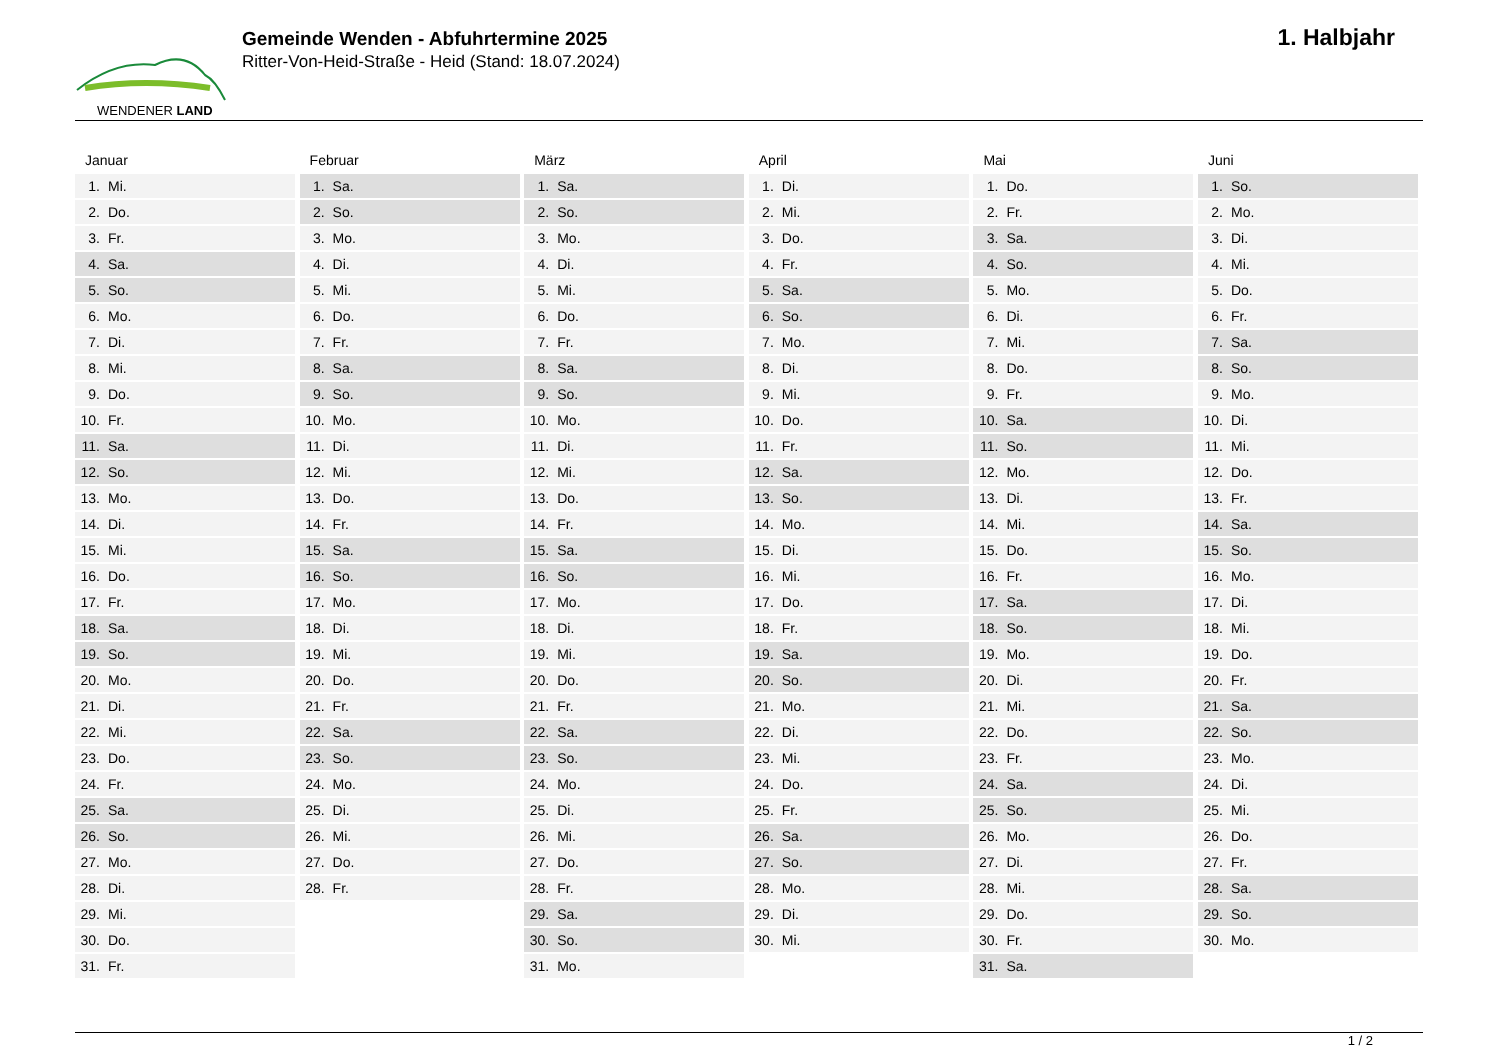WENDENER LAND
Gemeinde Wenden - Abfuhrtermine 2025
Ritter-Von-Heid-Straße - Heid (Stand: 18.07.2024)
1. Halbjahr
Januar
| 1. Mi. |
| 2. Do. |
| 3. Fr. |
| 4. Sa. |
| 5. So. |
| 6. Mo. |
| 7. Di. |
| 8. Mi. |
| 9. Do. |
| 10. Fr. |
| 11. Sa. |
| 12. So. |
| 13. Mo. |
| 14. Di. |
| 15. Mi. |
| 16. Do. |
| 17. Fr. |
| 18. Sa. |
| 19. So. |
| 20. Mo. |
| 21. Di. |
| 22. Mi. |
| 23. Do. |
| 24. Fr. |
| 25. Sa. |
| 26. So. |
| 27. Mo. |
| 28. Di. |
| 29. Mi. |
| 30. Do. |
| 31. Fr. |
Februar
| 1. Sa. |
| 2. So. |
| 3. Mo. |
| 4. Di. |
| 5. Mi. |
| 6. Do. |
| 7. Fr. |
| 8. Sa. |
| 9. So. |
| 10. Mo. |
| 11. Di. |
| 12. Mi. |
| 13. Do. |
| 14. Fr. |
| 15. Sa. |
| 16. So. |
| 17. Mo. |
| 18. Di. |
| 19. Mi. |
| 20. Do. |
| 21. Fr. |
| 22. Sa. |
| 23. So. |
| 24. Mo. |
| 25. Di. |
| 26. Mi. |
| 27. Do. |
| 28. Fr. |
März
| 1. Sa. |
| 2. So. |
| 3. Mo. |
| 4. Di. |
| 5. Mi. |
| 6. Do. |
| 7. Fr. |
| 8. Sa. |
| 9. So. |
| 10. Mo. |
| 11. Di. |
| 12. Mi. |
| 13. Do. |
| 14. Fr. |
| 15. Sa. |
| 16. So. |
| 17. Mo. |
| 18. Di. |
| 19. Mi. |
| 20. Do. |
| 21. Fr. |
| 22. Sa. |
| 23. So. |
| 24. Mo. |
| 25. Di. |
| 26. Mi. |
| 27. Do. |
| 28. Fr. |
| 29. Sa. |
| 30. So. |
| 31. Mo. |
April
| 1. Di. |
| 2. Mi. |
| 3. Do. |
| 4. Fr. |
| 5. Sa. |
| 6. So. |
| 7. Mo. |
| 8. Di. |
| 9. Mi. |
| 10. Do. |
| 11. Fr. |
| 12. Sa. |
| 13. So. |
| 14. Mo. |
| 15. Di. |
| 16. Mi. |
| 17. Do. |
| 18. Fr. |
| 19. Sa. |
| 20. So. |
| 21. Mo. |
| 22. Di. |
| 23. Mi. |
| 24. Do. |
| 25. Fr. |
| 26. Sa. |
| 27. So. |
| 28. Mo. |
| 29. Di. |
| 30. Mi. |
Mai
| 1. Do. |
| 2. Fr. |
| 3. Sa. |
| 4. So. |
| 5. Mo. |
| 6. Di. |
| 7. Mi. |
| 8. Do. |
| 9. Fr. |
| 10. Sa. |
| 11. So. |
| 12. Mo. |
| 13. Di. |
| 14. Mi. |
| 15. Do. |
| 16. Fr. |
| 17. Sa. |
| 18. So. |
| 19. Mo. |
| 20. Di. |
| 21. Mi. |
| 22. Do. |
| 23. Fr. |
| 24. Sa. |
| 25. So. |
| 26. Mo. |
| 27. Di. |
| 28. Mi. |
| 29. Do. |
| 30. Fr. |
| 31. Sa. |
Juni
| 1. So. |
| 2. Mo. |
| 3. Di. |
| 4. Mi. |
| 5. Do. |
| 6. Fr. |
| 7. Sa. |
| 8. So. |
| 9. Mo. |
| 10. Di. |
| 11. Mi. |
| 12. Do. |
| 13. Fr. |
| 14. Sa. |
| 15. So. |
| 16. Mo. |
| 17. Di. |
| 18. Mi. |
| 19. Do. |
| 20. Fr. |
| 21. Sa. |
| 22. So. |
| 23. Mo. |
| 24. Di. |
| 25. Mi. |
| 26. Do. |
| 27. Fr. |
| 28. Sa. |
| 29. So. |
| 30. Mo. |
1 / 2